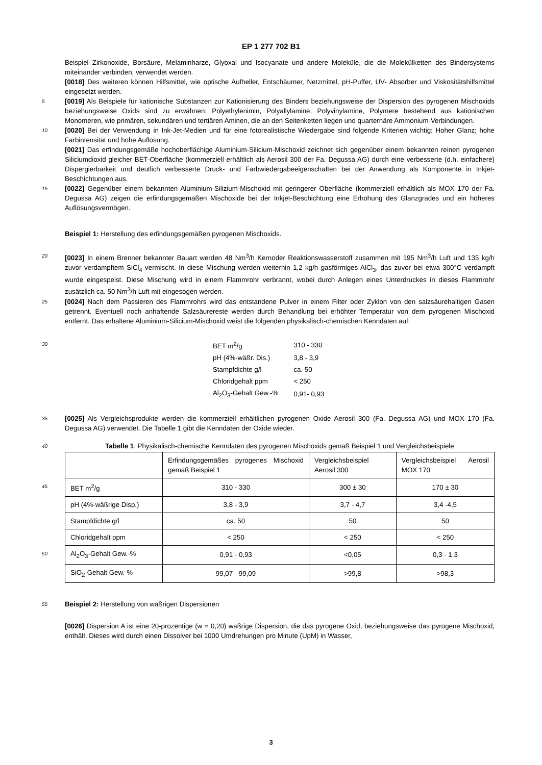EP 1 277 702 B1
Beispiel Zirkonoxide, Borsäure, Melaminharze, Glyoxal und Isocyanate und andere Moleküle, die die Molekülketten des Bindersystems miteinander verbinden, verwendet werden.
[0018] Des weiteren können Hilfsmittel, wie optische Aufheller, Entschäumer, Netzmittel, pH-Puffer, UV- Absorber und Viskositätshilfsmittel eingesetzt werden.
5 [0019] Als Beispiele für kationische Substanzen zur Kationisierung des Binders beziehungsweise der Dispersion des pyrogenen Mischoxids beziehungsweise Oxids sind zu erwähnen: Polyethylenimin, Polyallylamine, Polyvinylamine, Polymere bestehend aus kationischen Monomeren, wie primären, sekundären und tertiären Aminen, die an den Seitenketten liegen und quarternäre Ammonium-Verbindungen.
[0020] Bei der Verwendung in Ink-Jet-Medien und für eine fotorealistische Wiedergabe sind folgende Kriterien wichtig: 10 Hoher Glanz; hohe Farbintensität und hohe Auflösung.
[0021] Das erfindungsgemäße hochoberflächige Aluminium-Silicium-Mischoxid zeichnet sich gegenüber einem bekannten reinen pyrogenen Siliciumdioxid gleicher BET-Oberfläche (kommerziell erhältlich als Aerosil 300 der Fa. Degussa AG) durch eine verbesserte (d.h. einfachere) Dispergierbarkeit und deutlich verbesserte Druck- und Farbwiedergabeeigenschaften bei der Anwendung als Komponente in Inkjet-Beschichtungen aus.
15 [0022] Gegenüber einem bekannten Aluminium-Silizium-Mischoxid mit geringerer Oberfläche (kommerziell erhältlich als MOX 170 der Fa. Degussa AG) zeigen die erfindungsgemäßen Mischoxide bei der Inkjet-Beschichtung eine Erhöhung des Glanzgrades und ein höheres Auflösungsvermögen.
Beispiel 1: Herstellung des erfindungsgemäßen pyrogenen Mischoxids.
20 [0023] In einem Brenner bekannter Bauart werden 48 Nm<sup>3</sup>/h Kernoder Reaktionswasserstoff zusammen mit 195 Nm<sup>3</sup>/h Luft und 135 kg/h zuvor verdampftem SiCl<sub>4</sub> vermischt. In diese Mischung werden weiterhin 1,2 kg/h gasförmiges AlCl<sub>3</sub>, das zuvor bei etwa 300°C verdampft wurde eingespeist. Diese Mischung wird in einem Flammrohr verbrannt, wobei durch Anlegen eines Unterdruckes in dieses Flammrohr zusätzlich ca. 50 Nm<sup>3</sup>/h Luft mit eingesogen werden.
25 [0024] Nach dem Passieren des Flammrohrs wird das entstandene Pulver in einem Filter oder Zyklon von den salzsäurehaltigen Gasen getrennt. Eventuell noch anhaftende Salzsäurereste werden durch Behandlung bei erhöhter Temperatur von dem pyrogenen Mischoxid entfernt. Das erhaltene Aluminium-Silicium-Mischoxid weist die folgenden physikalisch-chemischen Kenndaten auf:
| 30 BET m<sup>2</sup>/g | 310 - 330 |
| pH (4%-wäßr. Dis.) | 3,8 - 3,9 |
| Stampfdichte g/l | ca. 50 |
| Chloridgehalt ppm | < 250 |
| Al<sub>2</sub>O<sub>3</sub>-Gehalt Gew.-% | 0,91- 0,93 |
35 [0025] Als Vergleichsprodukte werden die kommerziell erhältlichen pyrogenen Oxide Aerosil 300 (Fa. Degussa AG) und MOX 170 (Fa. Degussa AG) verwendet. Die Tabelle 1 gibt die Kenndaten der Oxide wieder.
40 Tabelle 1: Physikalisch-chemische Kenndaten des pyrogenen Mischoxids gemäß Beispiel 1 und Vergleichsbeispiele
| | Erfindungsgemäßes pyrogenes Mischoxid gemäß Beispiel 1 | Vergleichsbeispiel Aerosil 300 | Vergleichsbeispiel Aerosil MOX 170 |
| 45 BET m<sup>2</sup>/g | 310 - 330 | 300 ± 30 | 170 ± 30 |
| pH (4%-wäßrige Disp.) | 3,8 - 3,9 | 3,7 - 4,7 | 3,4 -4,5 |
| Stampfdichte g/l | ca. 50 | 50 | 50 |
| Chloridgehalt ppm | < 250 | < 250 | < 250 |
| 50 Al<sub>2</sub>O<sub>3</sub>-Gehalt Gew.-% | 0,91 - 0,93 | <0,05 | 0,3 - 1,3 |
| SiO<sub>2</sub>-Gehalt Gew.-% | 99,07 - 99,09 | >99,8 | >98,3 |
55 Beispiel 2: Herstellung von wäßrigen Dispersionen
[0026] Dispersion A ist eine 20-prozentige (w = 0,20) wäßrige Dispersion, die das pyrogene Oxid, beziehungsweise das pyrogene Mischoxid, enthält. Dieses wird durch einen Dissolver bei 1000 Umdrehungen pro Minute (UpM) in Wasser,
3